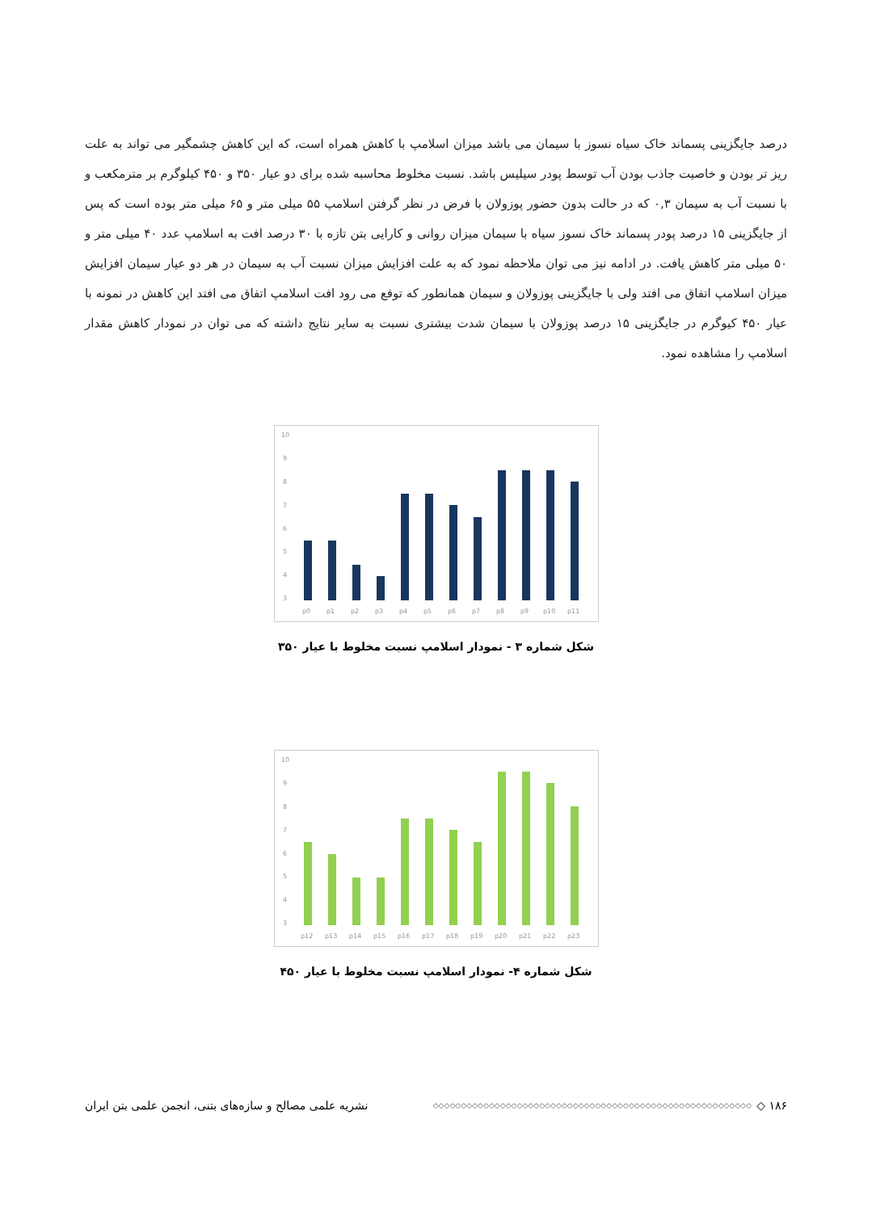درصد جایگزینی پسماند خاک سیاه نسوز با سیمان می باشد میزان اسلامپ با کاهش همراه است، که این کاهش چشمگیر می تواند به علت ریز تر بودن و خاصیت جاذب بودن آب توسط پودر سیلیس باشد. نسبت مخلوط محاسبه شده برای دو عیار ۳۵۰ و ۴۵۰ کیلوگرم بر مترمکعب و با نسبت آب به سیمان ۰,۳ که در حالت بدون حضور پوزولان با فرض در نظر گرفتن اسلامپ ۵۵ میلی متر و ۶۵ میلی متر بوده است که پس از جایگزینی ۱۵ درصد پودر پسماند خاک نسوز سیاه با سیمان میزان روانی و کارایی بتن تازه با ۳۰ درصد افت به اسلامپ عدد ۴۰ میلی متر و ۵۰ میلی متر کاهش یافت. در ادامه نیز می توان ملاحظه نمود که به علت افزایش میزان نسبت آب به سیمان در هر دو عیار سیمان افزایش میزان اسلامپ اتفاق می افتد ولی با جایگزینی پوزولان و سیمان همانطور که توقع می رود افت اسلامپ اتفاق می افتد این کاهش در نمونه با عیار ۴۵۰ کیوگرم در جایگزینی ۱۵ درصد پوزولان با سیمان شدت بیشتری نسبت به سایر نتایج داشته که می توان در نمودار کاهش مقدار اسلامپ را مشاهده نمود.
10
9
8
7
6
5
4
3
p0
p1
p2
p3
p4
p5
p6
p7
p8
p9
p10
p11
شکل شماره ۳ - نمودار اسلامپ نسبت مخلوط با عیار ۳۵۰
10
9
8
7
6
5
4
3
p12
p13
p14
p15
p16
p17
p18
p19
p20
p21
p22
p23
شکل شماره ۴- نمودار اسلامپ نسبت مخلوط با عیار ۴۵۰
۱۸۶ ◇ ◇◇◇◇◇◇◇◇◇◇◇◇◇◇◇◇◇◇◇◇◇◇◇◇◇◇◇◇◇◇◇◇◇◇◇◇◇◇◇◇◇◇◇◇◇◇◇◇◇◇◇◇◇◇◇◇◇ نشریه علمی مصالح و سازه‌های بتنی، انجمن علمی بتن ایران